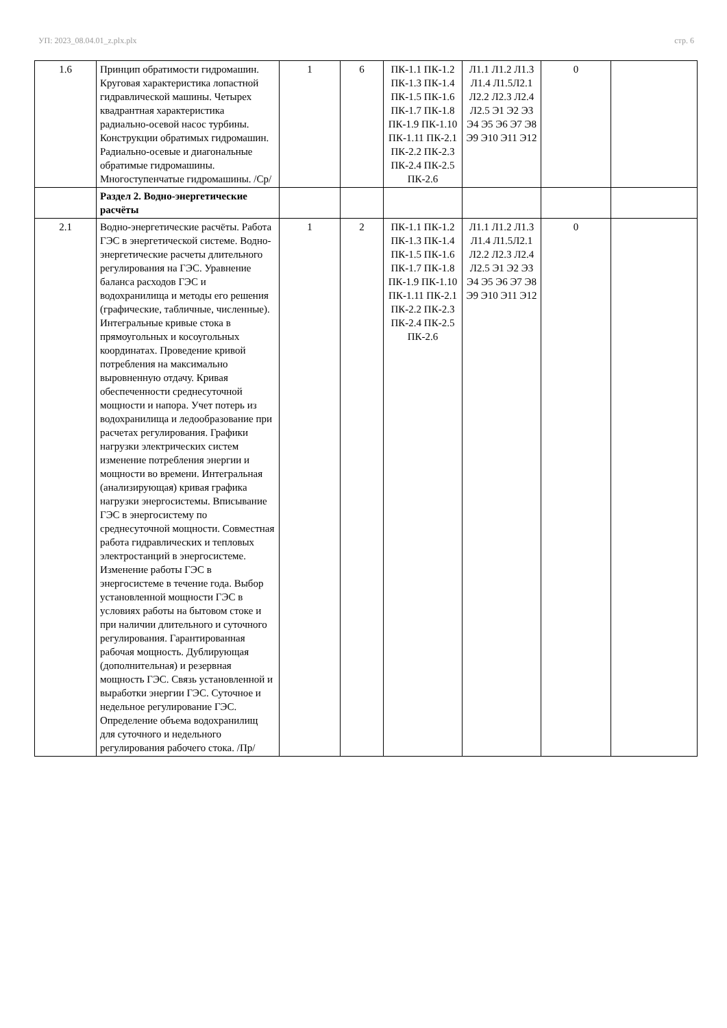УП: 2023_08.04.01_z.plx.plx стр. 6
| 1.6 | Принцип обратимости гидромашин. Круговая характеристика лопастной гидравлической машины. Четырех квадрантная характеристика радиально-осевой насос турбины. Конструкции обратимых гидромашин. Радиально-осевые и диагональные обратимые гидромашины. Многоступенчатые гидромашины. /Ср/ | 1 | 6 | ПК-1.1 ПК-1.2 ПК-1.3 ПК-1.4 ПК-1.5 ПК-1.6 ПК-1.7 ПК-1.8 ПК-1.9 ПК-1.10 ПК-1.11 ПК-2.1 ПК-2.2 ПК-2.3 ПК-2.4 ПК-2.5 ПК-2.6 | Л1.1 Л1.2 Л1.3 Л1.4 Л1.5Л2.1 Л2.2 Л2.3 Л2.4 Л2.5 Э1 Э2 Э3 Э4 Э5 Э6 Э7 Э8 Э9 Э10 Э11 Э12 | 0 | |
| | Раздел 2. Водно-энергетические расчёты | | | | | | |
| 2.1 | Водно-энергетические расчёты. Работа ГЭС в энергетической системе. Водно-энергетические расчеты длительного регулирования на ГЭС. Уравнение баланса расходов ГЭС и водохранилища и методы его решения (графические, табличные, численные). Интегральные кривые стока в прямоугольных и косоугольных координатах. Проведение кривой потребления на максимально выровненную отдачу. Кривая обеспеченности среднесуточной мощности и напора. Учет потерь из водохранилища и ледообразование при расчетах регулирования. Графики нагрузки электрических систем изменение потребления энергии и мощности во времени. Интегральная (анализирующая) кривая графика нагрузки энергосистемы. Вписывание ГЭС в энергосистему по среднесуточной мощности. Совместная работа гидравлических и тепловых электростанций в энергосистеме. Изменение работы ГЭС в энергосистеме в течение года. Выбор установленной мощности ГЭС в условиях работы на бытовом стоке и при наличии длительного и суточного регулирования. Гарантированная рабочая мощность. Дублирующая (дополнительная) и резервная мощность ГЭС. Связь установленной и выработки энергии ГЭС. Суточное и недельное регулирование ГЭС. Определение объема водохранилищ для суточного и недельного регулирования рабочего стока. /Пр/ | 1 | 2 | ПК-1.1 ПК-1.2 ПК-1.3 ПК-1.4 ПК-1.5 ПК-1.6 ПК-1.7 ПК-1.8 ПК-1.9 ПК-1.10 ПК-1.11 ПК-2.1 ПК-2.2 ПК-2.3 ПК-2.4 ПК-2.5 ПК-2.6 | Л1.1 Л1.2 Л1.3 Л1.4 Л1.5Л2.1 Л2.2 Л2.3 Л2.4 Л2.5 Э1 Э2 Э3 Э4 Э5 Э6 Э7 Э8 Э9 Э10 Э11 Э12 | 0 | |